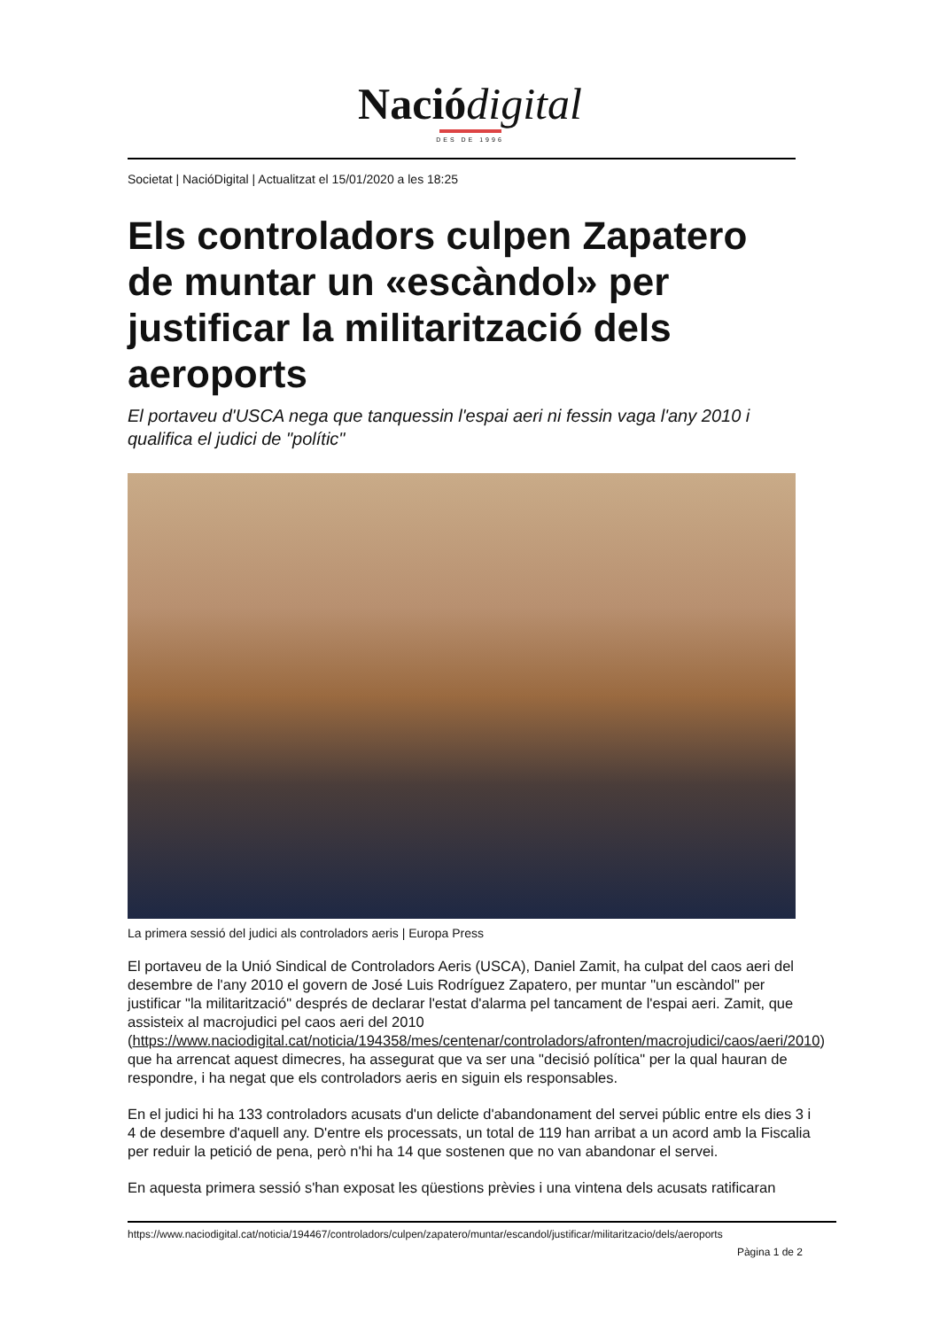Naciódigital
DES DE 1996
Societat | NacióDigital | Actualitzat el 15/01/2020 a les 18:25
Els controladors culpen Zapatero de muntar un «escàndol» per justificar la militarització dels aeroports
El portaveu d'USCA nega que tanquessin l'espai aeri ni fessin vaga l'any 2010 i qualifica el judici de "polític"
La primera sessió del judici als controladors aeris | Europa Press
El portaveu de la Unió Sindical de Controladors Aeris (USCA), Daniel Zamit, ha culpat del caos aeri del desembre de l'any 2010 el govern de José Luis Rodríguez Zapatero, per muntar "un escàndol" per justificar "la militarització" després de declarar l'estat d'alarma pel tancament de l'espai aeri. Zamit, que assisteix al macrojudici pel caos aeri del 2010 (https://www.naciodigital.cat/noticia/194358/mes/centenar/controladors/afronten/macrojudici/caos/aeri/2010) que ha arrencat aquest dimecres, ha assegurat que va ser una "decisió política" per la qual hauran de respondre, i ha negat que els controladors aeris en siguin els responsables.
En el judici hi ha 133 controladors acusats d'un delicte d'abandonament del servei públic entre els dies 3 i 4 de desembre d'aquell any. D'entre els processats, un total de 119 han arribat a un acord amb la Fiscalia per reduir la petició de pena, però n'hi ha 14 que sostenen que no van abandonar el servei.
En aquesta primera sessió s'han exposat les qüestions prèvies i una vintena dels acusats ratificaran
https://www.naciodigital.cat/noticia/194467/controladors/culpen/zapatero/muntar/escandol/justificar/militaritzacio/dels/aeroports
Pàgina 1 de 2